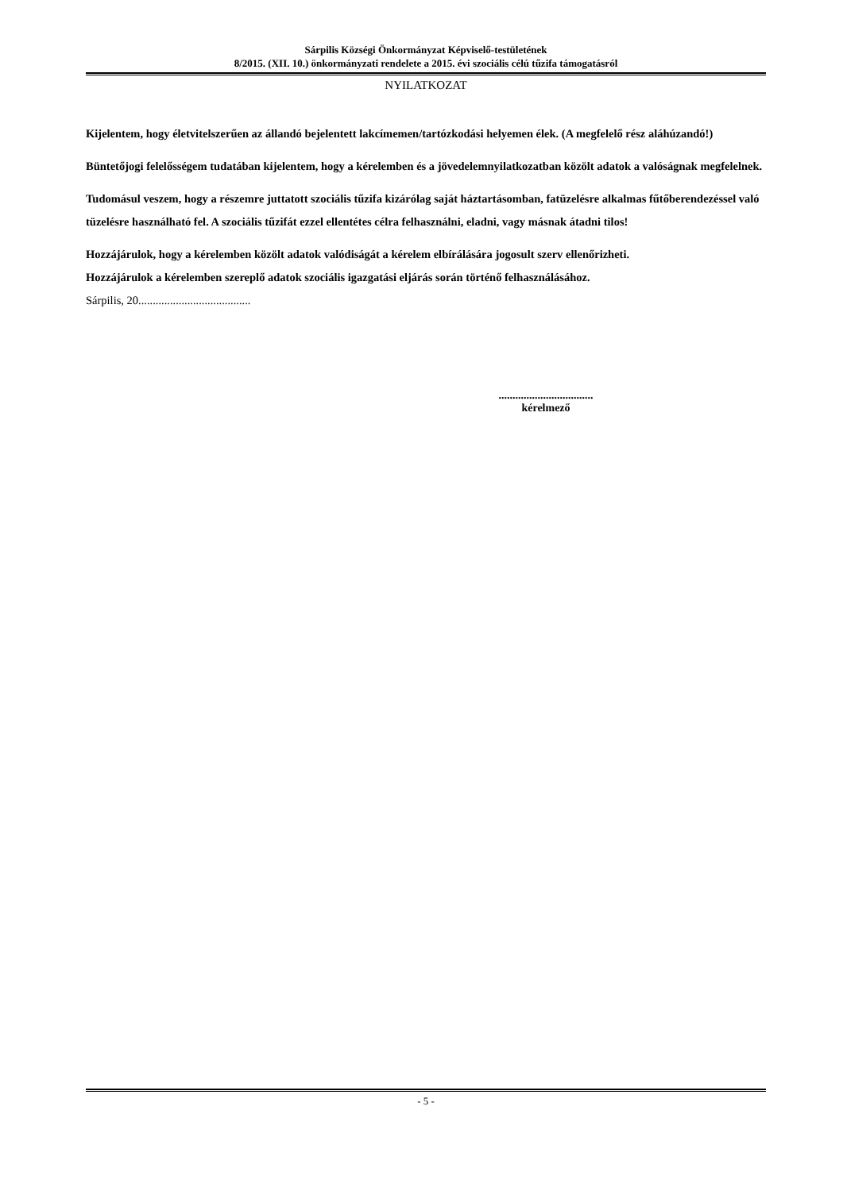Sárpilis Községi Önkormányzat Képviselő-testületének
8/2015. (XII. 10.) önkormányzati rendelete a 2015. évi szociális célú tűzifa támogatásról
NYILATKOZAT
Kijelentem, hogy életvitelszerűen az állandó bejelentett lakcímemen/tartózkodási helyemen élek. (A megfelelő rész aláhúzandó!)
Büntetőjogi felelősségem tudatában kijelentem, hogy a kérelemben és a jövedelemnyilatkozatban közölt adatok a valóságnak megfelelnek.
Tudomásul veszem, hogy a részemre juttatott szociális tűzifa kizárólag saját háztartásomban, fatüzelésre alkalmas fűtőberendezéssel való tüzelésre használható fel. A szociális tűzifát ezzel ellentétes célra felhasználni, eladni, vagy másnak átadni tilos!
Hozzájárulok, hogy a kérelemben közölt adatok valódiságát a kérelem elbírálására jogosult szerv ellenőrizheti.
Hozzájárulok a kérelemben szereplő adatok szociális igazgatási eljárás során történő felhasználásához.
Sárpilis, 20.......................................
..................................
kérelmező
- 5 -